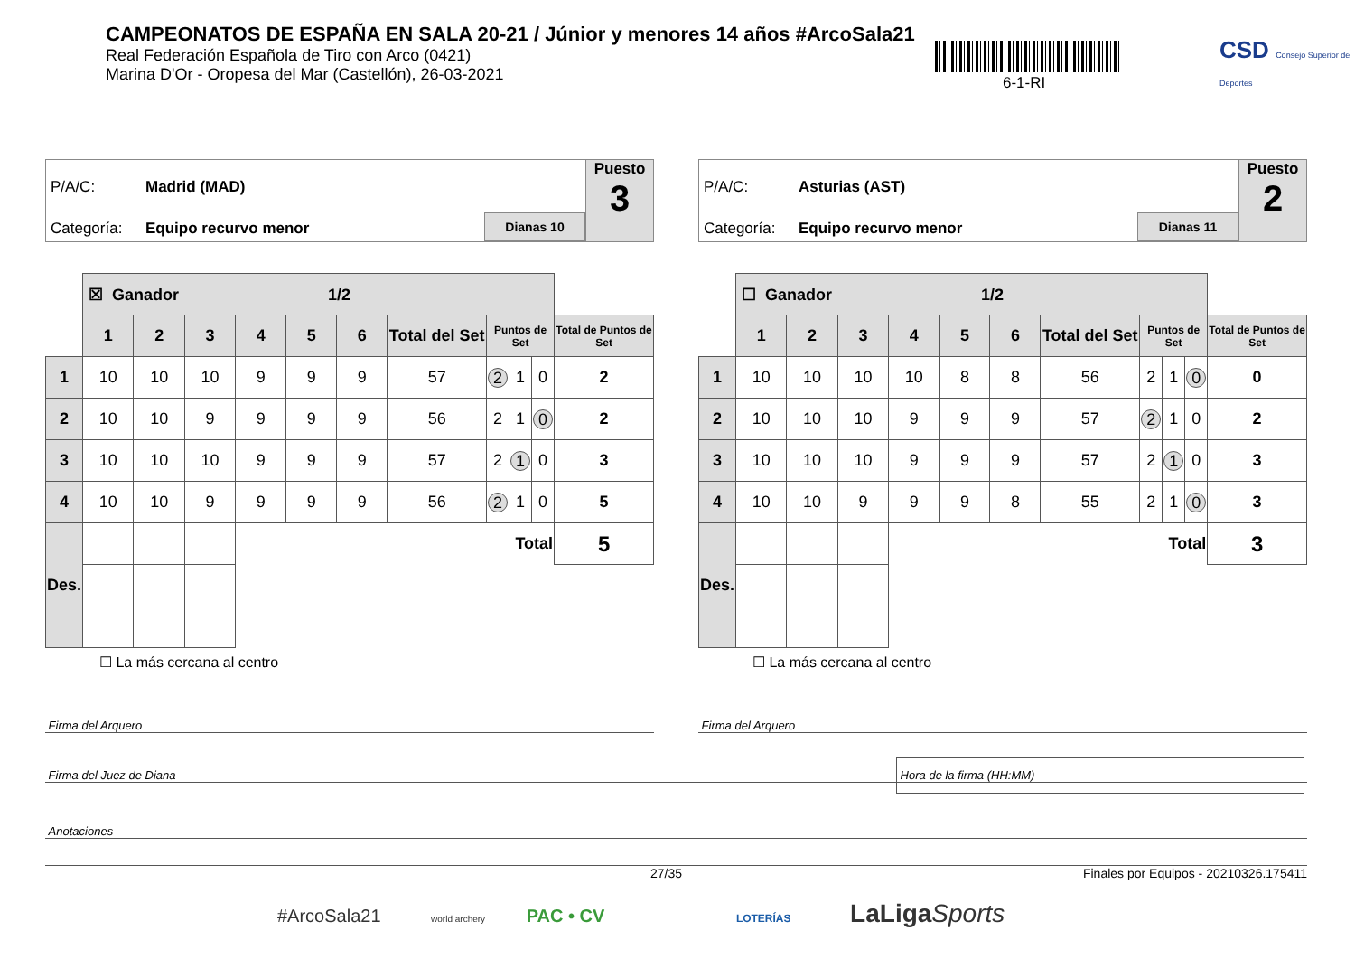CAMPEONATOS DE ESPAÑA EN SALA 20-21 / Júnior y menores 14 años #ArcoSala21
Real Federación Española de Tiro con Arco (0421)
Marina D'Or - Oropesa del Mar (Castellón), 26-03-2021
6-1-RI
CSD Consejo Superior de Deportes
P/A/C: Madrid (MAD)
Categoría: Equipo recurvo menor
Dianas 10
Puesto
3
| | ☒ Ganador 1/2 | | | | | | | | | | |
| | 1 | 2 | 3 | 4 | 5 | 6 | Total del Set | Puntos de Set | | | Total de Puntos de Set |
| 1 | 10 | 10 | 10 | 9 | 9 | 9 | 57 | 2 | 1 | 0 | 2 |
| 2 | 10 | 10 | 9 | 9 | 9 | 9 | 56 | 2 | 1 | 0 | 2 |
| 3 | 10 | 10 | 10 | 9 | 9 | 9 | 57 | 2 | 1 | 0 | 3 |
| 4 | 10 | 10 | 9 | 9 | 9 | 9 | 56 | 2 | 1 | 0 | 5 |
| Des. | | | | Total | | | | | | | 5 |
☐ La más cercana al centro
P/A/C: Asturias (AST)
Categoría: Equipo recurvo menor
Dianas 11
Puesto
2
| | ☐ Ganador 1/2 | | | | | | | | | | |
| | 1 | 2 | 3 | 4 | 5 | 6 | Total del Set | Puntos de Set | | | Total de Puntos de Set |
| 1 | 10 | 10 | 10 | 10 | 8 | 8 | 56 | 2 | 1 | 0 | 0 |
| 2 | 10 | 10 | 10 | 9 | 9 | 9 | 57 | 2 | 1 | 0 | 2 |
| 3 | 10 | 10 | 10 | 9 | 9 | 9 | 57 | 2 | 1 | 0 | 3 |
| 4 | 10 | 10 | 9 | 9 | 9 | 8 | 55 | 2 | 1 | 0 | 3 |
| Des. | | | | Total | | | | | | | 3 |
☐ La más cercana al centro
Firma del Arquero Firma del Arquero
Firma del Juez de Diana
Hora de la firma (HH:MM)
Anotaciones
27/35 Finales por Equipos - 20210326.175411
#ArcoSala21 world archery PAC • CV LOTERÍAS LaLigaSports